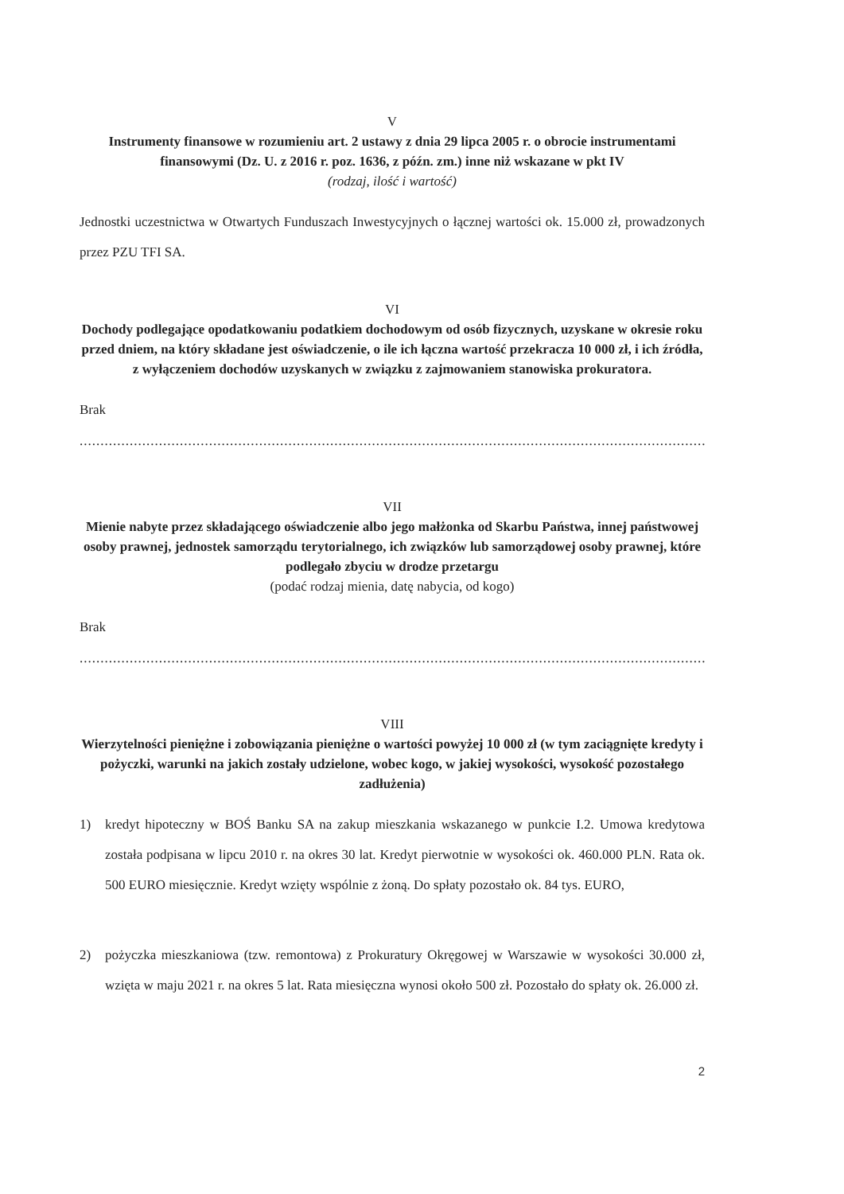V
Instrumenty finansowe w rozumieniu art. 2 ustawy z dnia 29 lipca 2005 r. o obrocie instrumentami finansowymi (Dz. U. z 2016 r. poz. 1636, z późn. zm.) inne niż wskazane w pkt IV
(rodzaj, ilość i wartość)
Jednostki uczestnictwa w Otwartych Funduszach Inwestycyjnych o łącznej wartości ok. 15.000 zł, prowadzonych przez PZU TFI SA.
VI
Dochody podlegające opodatkowaniu podatkiem dochodowym od osób fizycznych, uzyskane w okresie roku przed dniem, na który składane jest oświadczenie, o ile ich łączna wartość przekracza 10 000 zł, i ich źródła, z wyłączeniem dochodów uzyskanych w związku z zajmowaniem stanowiska prokuratora.
Brak
..................................................................................................................................................................
VII
Mienie nabyte przez składającego oświadczenie albo jego małżonka od Skarbu Państwa, innej państwowej osoby prawnej, jednostek samorządu terytorialnego, ich związków lub samorządowej osoby prawnej, które podlegało zbyciu w drodze przetargu
(podać rodzaj mienia, datę nabycia, od kogo)
Brak
..................................................................................................................................................................
VIII
Wierzytelności pieniężne i zobowiązania pieniężne o wartości powyżej 10 000 zł (w tym zaciągnięte kredyty i pożyczki, warunki na jakich zostały udzielone, wobec kogo, w jakiej wysokości, wysokość pozostałego zadłużenia)
1) kredyt hipoteczny w BOŚ Banku SA na zakup mieszkania wskazanego w punkcie I.2. Umowa kredytowa została podpisana w lipcu 2010 r. na okres 30 lat. Kredyt pierwotnie w wysokości ok. 460.000 PLN. Rata ok. 500 EURO miesięcznie. Kredyt wzięty wspólnie z żoną. Do spłaty pozostało ok. 84 tys. EURO,
2) pożyczka mieszkaniowa (tzw. remontowa) z Prokuratury Okręgowej w Warszawie w wysokości 30.000 zł, wzięta w maju 2021 r. na okres 5 lat. Rata miesięczna wynosi około 500 zł. Pozostało do spłaty ok. 26.000 zł.
2